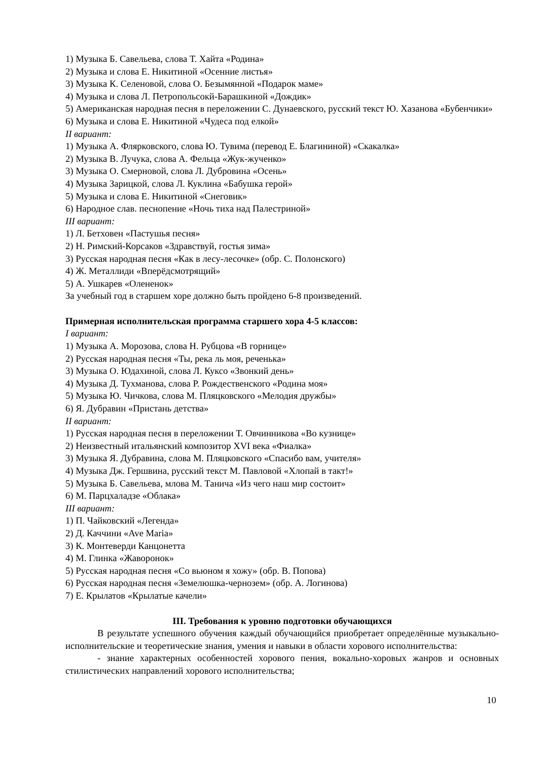1) Музыка Б. Савельева, слова Т. Хайта «Родина»
2) Музыка и слова Е. Никитиной «Осенние листья»
3) Музыка К. Селеновой, слова О. Безымянной «Подарок маме»
4) Музыка и слова Л. Петропольсокй-Барашкиной «Дождик»
5) Американская народная песня в переложении С. Дунаевского, русский текст Ю. Хазанова «Бубенчики»
6) Музыка и слова Е. Никитиной «Чудеса под елкой»
II вариант:
1) Музыка А. Флярковского, слова Ю. Тувима (перевод Е. Благининой) «Скакалка»
2) Музыка В. Лучука, слова А. Фельца «Жук-жученко»
3) Музыка О. Смерновой, слова Л. Дубровина «Осень»
4) Музыка Зарицкой, слова Л. Куклина «Бабушка герой»
5) Музыка и слова Е. Никитиной «Снеговик»
6) Народное слав. песнопение «Ночь тиха над Палестриной»
III вариант:
1) Л. Бетховен «Пастушья песня»
2) Н. Римский-Корсаков «Здравствуй, гостья зима»
3) Русская народная песня «Как в лесу-лесочке» (обр. С. Полонского)
4) Ж. Металлиди «Вперёдсмотрящий»
5) А. Ушкарев «Олененок»
За учебный год в старшем хоре должно быть пройдено 6-8 произведений.
Примерная исполнительская программа старшего хора 4-5 классов:
I вариант:
1) Музыка А. Морозова, слова Н. Рубцова «В горнице»
2) Русская народная песня «Ты, река ль моя, реченька»
3) Музыка О. Юдахиной, слова Л. Куксо «Звонкий день»
4) Музыка Д. Тухманова, слова Р. Рождественского «Родина моя»
5) Музыка Ю. Чичкова, слова М. Пляцковского «Мелодия дружбы»
6) Я. Дубравин «Пристань детства»
II вариант:
1) Русская народная песня в переложении Т. Овчинникова «Во кузнице»
2) Неизвестный итальянский композитор XVI века «Фиалка»
3) Музыка Я. Дубравина, слова М. Пляцковского «Спасибо вам, учителя»
4) Музыка Дж. Гершвина, русский текст М. Павловой «Хлопай в такт!»
5) Музыка Б. Савельева, млова М. Танича «Из чего наш мир состоит»
6) М. Парцхаладзе «Облака»
III вариант:
1) П. Чайковский «Легенда»
2) Д. Каччини «Ave Maria»
3) К. Монтеверди Канцонетта
4) М. Глинка «Жаворонок»
5) Русская народная песня «Со вьюном я хожу» (обр. В. Попова)
6) Русская народная песня «Земелюшка-чернозем» (обр. А. Логинова)
7) Е. Крылатов «Крылатые качели»
III. Требования к уровню подготовки обучающихся
В результате успешного обучения каждый обучающийся приобретает определённые музыкально-исполнительские и теоретические знания, умения и навыки в области хорового исполнительства:
- знание характерных особенностей хорового пения, вокально-хоровых жанров и основных стилистических направлений хорового исполнительства;
10